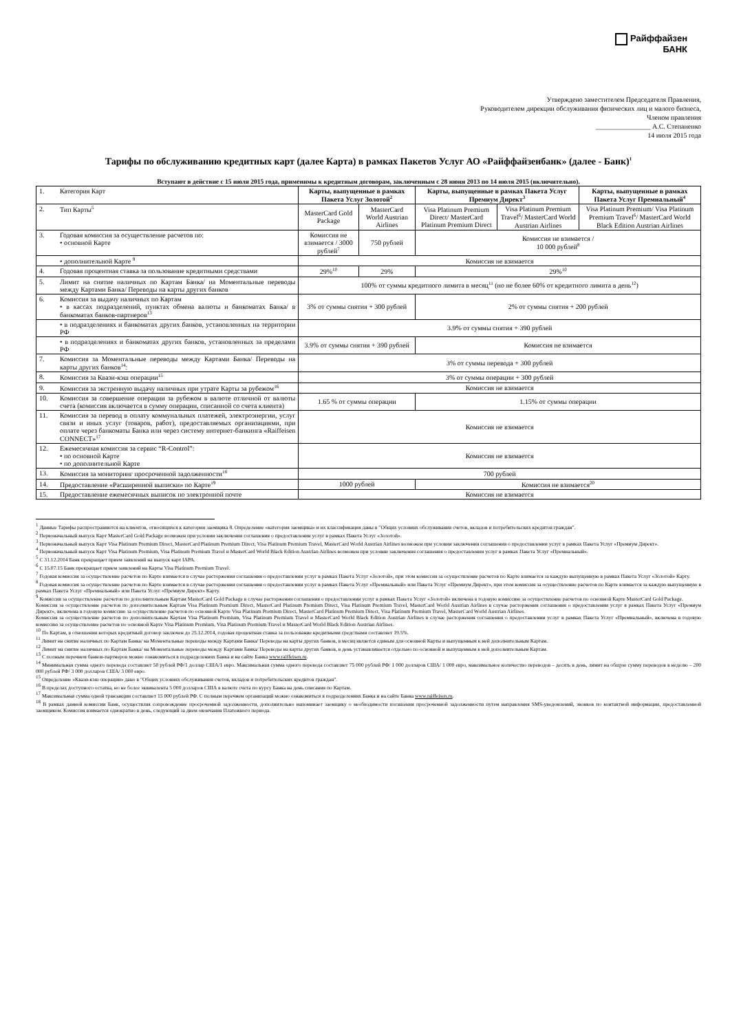Райффайзен
БАНК
Утверждено заместителем Председателя Правления,
Руководителем дирекции обслуживания физических лиц и малого бизнеса,
Членом правления
________________ А.С. Степаненко
14 июля 2015 года
Тарифы по обслуживанию кредитных карт (далее Карта) в рамках Пакетов Услуг АО «Райффайзенбанк» (далее - Банк)<sup>1</sup>
Вступают в действие с 15 июля 2015 года, применимы к кредитным договорам, заключенным с 28 июня 2013 по 14 июля 2015 (включительно).
| 1. | Категория Карт | Карты, выпущенные в рамках Пакета Услуг Золотой<sup>2</sup> | | Карты, выпущенные в рамках Пакета Услуг Премиум Директ<sup>3</sup> | | Карты, выпущенные в рамках Пакета Услуг Премиальный<sup>4</sup> |
| 2. | Тип Карты<sup>5</sup> | MasterCard Gold Package | MasterCard World Austrian Airlines | Visa Platinum Premium Direct/ MasterCard Platinum Premium Direct | Visa Platinum Premium Travel<sup>6</sup>/ MasterCard World Austrian Airlines | Visa Platinum Premium/ Visa Platinum Premium Travel<sup>6</sup>/ MasterCard World Black Edition Austrian Airlines |
| 3. | Годовая комиссия за осуществление расчетов по: • основной Карте | Комиссия не взимается / 3000 рублей<sup>7</sup> | 750 рублей | Комиссия не взимается / 10 000 рублей<sup>8</sup> | | |
| | • дополнительной Карте <sup>9</sup> | Комиссия не взимается | | | | |
| 4. | Годовая процентная ставка за пользование кредитными средствами | 29%<sup>10</sup> | 29% | 29%<sup>10</sup> | | |
| 5. | Лимит на снятие наличных по Картам Банка/ на Моментальные переводы между Картами Банка/ Переводы на карты других банков | 100% от суммы кредитного лимита в месяц<sup>11</sup> (но не более 60% от кредитного лимита в день<sup>12</sup>) | | | | |
| 6. | Комиссия за выдачу наличных по Картам • в кассах подразделений, пунктах обмена валюты и банкоматах Банка/ в банкоматах банков-партнеров<sup>13</sup> | 3% от суммы снятия + 300 рублей | | 2% от суммы снятия + 200 рублей | | |
| | • в подразделениях и банкоматах других банков, установленных на территории РФ | 3.9% от суммы снятия + 390 рублей | | | | |
| | • в подразделениях и банкоматах других банков, установленных за пределами РФ | 3.9% от суммы снятия + 390 рублей | | Комиссия не взимается | | |
| 7. | Комиссия за Моментальные переводы между Картами Банка/ Переводы на карты других банков<sup>14</sup>: | 3% от суммы перевода + 300 рублей | | | | |
| 8. | Комиссия за Квази-кэш операции<sup>15</sup> | 3% от суммы операции + 300 рублей | | | | |
| 9. | Комиссия за экстренную выдачу наличных при утрате Карты за рубежом<sup>16</sup> | Комиссия не взимается | | | | |
| 10. | Комиссия за совершение операции за рубежом в валюте отличной от валюты счета (комиссия включается в сумму операции, списанной со счета клиента) | 1.65 % от суммы операции | | 1.15% от суммы операции | | |
| 11. | Комиссия за перевод в оплату коммунальных платежей, электроэнергии, услуг связи и иных услуг (товаров, работ), предоставляемых организациями, при оплате через банкоматы Банка или через систему интернет-банкинга «Raiffeisen CONNECT»<sup>17</sup> | Комиссия не взимается | | | | |
| 12. | Ежемесячная комиссия за сервис “R-Control”: • по основной Карте • по дополнительной Карте | Комиссия не взимается | | | | |
| 13. | Комиссия за мониторинг просроченной задолженности<sup>18</sup> | 700 рублей | | | | |
| 14. | Предоставление «Расширенной выписки» по Карте<sup>19</sup> | 1000 рублей | | Комиссия не взимается<sup>20</sup> | | |
| 15. | Предоставление ежемесячных выписок по электронной почте | Комиссия не взимается | | | | |
<sup>1</sup> Данные Тарифы распространяются на клиентов, относящихся к категории заемщика 8. Определение «категория заемщика» и их классификация даны в "Общих условиях обслуживания счетов, вкладов и потребительских кредитов граждан".
<sup>2</sup> Первоначальный выпуск Карт MasterCard Gold Package возможен при условии заключения соглашения о предоставлении услуг в рамках Пакета Услуг «Золотой».
<sup>3</sup> Первоначальный выпуск Карт Visa Platinum Premium Direct, MasterCard Platinum Premium Direct, Visa Platinum Premium Travel, MasterCard World Austrian Airlines возможен при условии заключения соглашения о предоставлении услуг в рамках Пакета Услуг «Премиум Директ».
<sup>4</sup> Первоначальный выпуск Карт Visa Platinum Premium, Visa Platinum Premium Travel и MasterCard World Black Edition Austrian Airlines возможен при условии заключения соглашения о предоставлении услуг в рамках Пакета Услуг «Премиальный».
<sup>5</sup> С 31.12.2014 Банк прекращает прием заявлений на выпуск карт IAPA.
<sup>6</sup> С 15.07.15 Банк прекращает прием заявлений на Карты Visa Platinum Premium Travel.
<sup>7</sup> Годовая комиссия за осуществление расчетов по Карте взимается в случае расторжения соглашения о предоставлении услуг в рамках Пакета Услуг «Золотой», при этом комиссия за осуществление расчетов по Карте взимается за каждую выпущенную в рамках Пакета Услуг «Золотой» Карту.
<sup>8</sup> Годовая комиссия за осуществление расчетов по Карте взимается в случае расторжения соглашения о предоставлении услуг в рамках Пакета Услуг «Премиальный» или Пакета Услуг «Премиум Директ», при этом комиссия за осуществление расчетов по Карте взимается за каждую выпущенную в рамках Пакета Услуг «Премиальный» или Пакета Услуг «Премиум Директ» Карту.
<sup>9</sup> Комиссия за осуществление расчетов по дополнительным Картам MasterCard Gold Package в случае расторжения соглашения о предоставлении услуг в рамках Пакета Услуг «Золотой» включена в годовую комиссию за осуществление расчетов по основной Карте MasterCard Gold Package.
Комиссия за осуществление расчетов по дополнительным Картам Visa Platinum Premium Direct, MasterCard Platinum Premium Direct, Visa Platinum Premium Travel, MasterCard World Austrian Airlines в случае расторжения соглашения о предоставлении услуг в рамках Пакета Услуг «Премиум Директ», включена в годовую комиссию за осуществление расчетов по основной Карте Visa Platinum Premium Direct, MasterCard Platinum Premium Direct, Visa Platinum Premium Travel, MasterCard World Austrian Airlines.
Комиссия за осуществление расчетов по дополнительным Картам Visa Platinum Premium, Visa Platinum Premium Travel и MasterCard World Black Edition Austrian Airlines в случае расторжения соглашения о предоставлении услуг в рамках Пакета Услуг «Премиальный», включена в годовую комиссию за осуществление расчетов по основной Карте Visa Platinum Premium, Visa Platinum Premium Travel и MasterCard World Black Edition Austrian Airlines.
<sup>10</sup> По Картам, в отношении которых кредитный договор заключен до 25.12.2014, годовая процентная ставка за пользование кредитными средствами составляет 19.5%.
<sup>11</sup> Лимит на снятие наличных по Картам Банка/ на Моментальные переводы между Картами Банка/ Переводы на карты других банков, в месяц является единым для основной Карты и выпущенным к ней дополнительным Картам.
<sup>12</sup> Лимит на снятие наличных по Картам Банка/ на Моментальные переводы между Картами Банка/ Переводы на карты других банков, в день устанавливается отдельно по основной и выпущенным к ней дополнительным Картам.
<sup>13</sup> С полным перечнем банков-партнеров можно ознакомиться в подразделениях Банка и на сайте Банка www.raiffeisen.ru.
<sup>14</sup> Минимальная сумма одного перевода составляет 50 рублей РФ/1 доллар США/1 евро. Максимальная сумма одного перевода составляет 75 000 рублей РФ/ 1 000 долларов США/ 1 000 евро, максимальное количество переводов – десять в день, лимит на общую сумму переводов в неделю – 200 000 рублей РФ/ 3 000 долларов США/ 3 000 евро.
<sup>15</sup> Определение «Квази-кэш операции» дано в "Общих условиях обслуживания счетов, вкладов и потребительских кредитов граждан".
<sup>16</sup> В пределах доступного остатка, но не более эквивалента 5 000 долларов США в валюте счета по курсу Банка на день списания по Картам.
<sup>17</sup> Максимальная сумма одной транзакции составляет 15 000 рублей РФ. С полным перечнем организаций можно ознакомиться в подразделениях Банка и на сайте Банка www.raiffeisen.ru.
<sup>18</sup> В рамках данной комиссии Банк, осуществляя сопровождение просроченной задолженности, дополнительно напоминает заемщику о необходимости погашения просроченной задолженности путем направления SMS-уведомлений, звонков по контактной информации, предоставленной заемщиком. Комиссия взимается однократно в день, следующий за днем окончания Платежного периода.